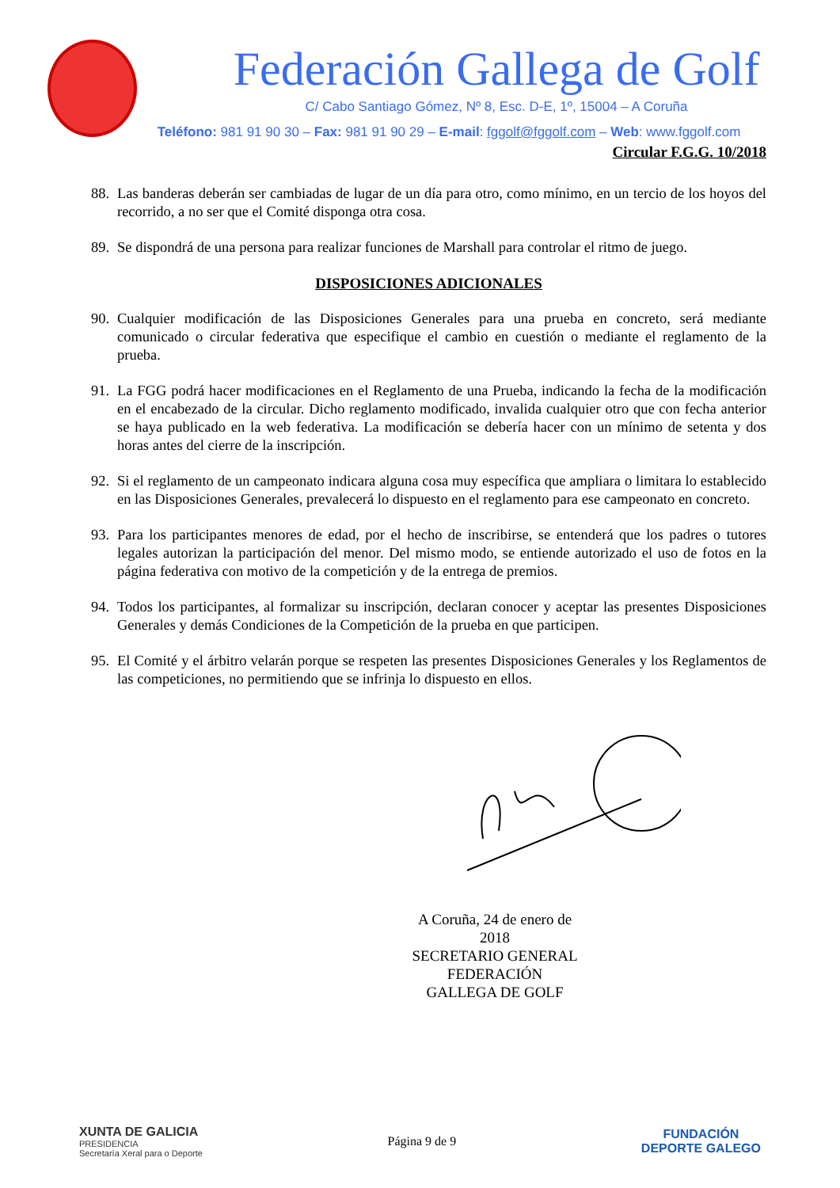Federación Gallega de Golf
C/ Cabo Santiago Gómez, Nº 8, Esc. D-E, 1º, 15004 – A Coruña
Teléfono: 981 91 90 30 – Fax: 981 91 90 29 – E-mail: fggolf@fggolf.com – Web: www.fggolf.com
Circular F.G.G. 10/2018
88. Las banderas deberán ser cambiadas de lugar de un día para otro, como mínimo, en un tercio de los hoyos del recorrido, a no ser que el Comité disponga otra cosa.
89. Se dispondrá de una persona para realizar funciones de Marshall para controlar el ritmo de juego.
DISPOSICIONES ADICIONALES
90. Cualquier modificación de las Disposiciones Generales para una prueba en concreto, será mediante comunicado o circular federativa que especifique el cambio en cuestión o mediante el reglamento de la prueba.
91. La FGG podrá hacer modificaciones en el Reglamento de una Prueba, indicando la fecha de la modificación en el encabezado de la circular. Dicho reglamento modificado, invalida cualquier otro que con fecha anterior se haya publicado en la web federativa. La modificación se debería hacer con un mínimo de setenta y dos horas antes del cierre de la inscripción.
92. Si el reglamento de un campeonato indicara alguna cosa muy específica que ampliara o limitara lo establecido en las Disposiciones Generales, prevalecerá lo dispuesto en el reglamento para ese campeonato en concreto.
93. Para los participantes menores de edad, por el hecho de inscribirse, se entenderá que los padres o tutores legales autorizan la participación del menor. Del mismo modo, se entiende autorizado el uso de fotos en la página federativa con motivo de la competición y de la entrega de premios.
94. Todos los participantes, al formalizar su inscripción, declaran conocer y aceptar las presentes Disposiciones Generales y demás Condiciones de la Competición de la prueba en que participen.
95. El Comité y el árbitro velarán porque se respeten las presentes Disposiciones Generales y los Reglamentos de las competiciones, no permitiendo que se infrinja lo dispuesto en ellos.
A Coruña, 24 de enero de 2018
SECRETARIO GENERAL
FEDERACIÓN GALLEGA DE GOLF
XUNTA DE GALICIA
PRESIDENCIA
Secretaría Xeral para o Deporte
Página 9 de 9
FUNDACIÓN
DEPORTE GALEGO